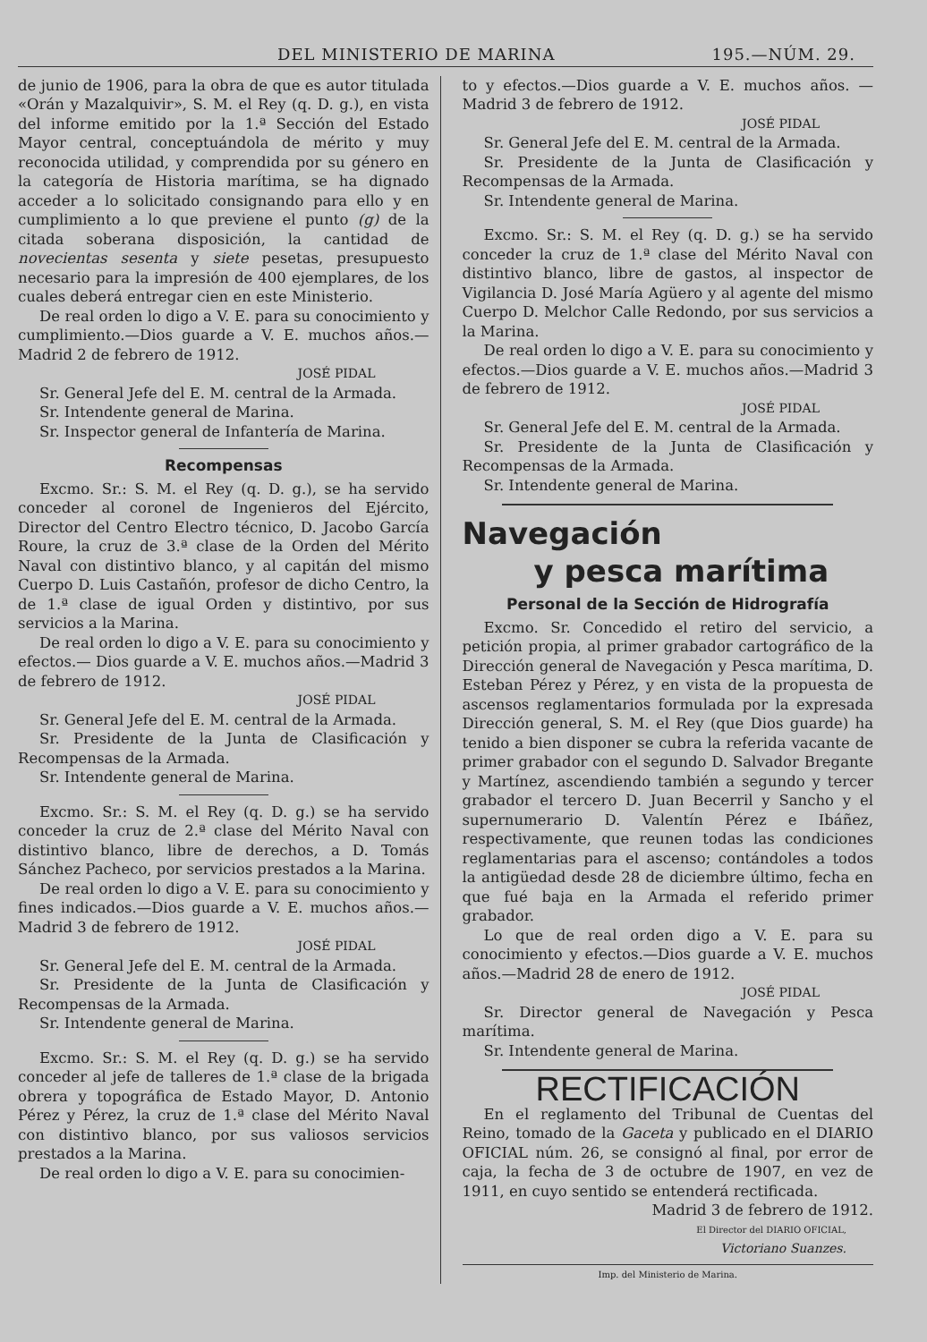DEL MINISTERIO DE MARINA 195.—NÚM. 29.
de junio de 1906, para la obra de que es autor titulada «Orán y Mazalquivir», S. M. el Rey (q. D. g.), en vista del informe emitido por la 1.ª Sección del Estado Mayor central, conceptuándola de mérito y muy reconocida utilidad, y comprendida por su género en la categoría de Historia marítima, se ha dignado acceder a lo solicitado consignando para ello y en cumplimiento a lo que previene el punto (g) de la citada soberana disposición, la cantidad de novecientas sesenta y siete pesetas, presupuesto necesario para la impresión de 400 ejemplares, de los cuales deberá entregar cien en este Ministerio.
De real orden lo digo a V. E. para su conocimiento y cumplimiento.—Dios guarde a V. E. muchos años.—Madrid 2 de febrero de 1912.
JOSÉ PIDAL
Sr. General Jefe del E. M. central de la Armada.
Sr. Intendente general de Marina.
Sr. Inspector general de Infantería de Marina.
Recompensas
Excmo. Sr.: S. M. el Rey (q. D. g.), se ha servido conceder al coronel de Ingenieros del Ejército, Director del Centro Electro técnico, D. Jacobo García Roure, la cruz de 3.ª clase de la Orden del Mérito Naval con distintivo blanco, y al capitán del mismo Cuerpo D. Luis Castañón, profesor de dicho Centro, la de 1.ª clase de igual Orden y distintivo, por sus servicios a la Marina.
De real orden lo digo a V. E. para su conocimiento y efectos.— Dios guarde a V. E. muchos años.—Madrid 3 de febrero de 1912.
JOSÉ PIDAL
Sr. General Jefe del E. M. central de la Armada.
Sr. Presidente de la Junta de Clasificación y Recompensas de la Armada.
Sr. Intendente general de Marina.
Excmo. Sr.: S. M. el Rey (q. D. g.) se ha servido conceder la cruz de 2.ª clase del Mérito Naval con distintivo blanco, libre de derechos, a D. Tomás Sánchez Pacheco, por servicios prestados a la Marina.
De real orden lo digo a V. E. para su conocimiento y fines indicados.—Dios guarde a V. E. muchos años.—Madrid 3 de febrero de 1912.
JOSÉ PIDAL
Sr. General Jefe del E. M. central de la Armada.
Sr. Presidente de la Junta de Clasificación y Recompensas de la Armada.
Sr. Intendente general de Marina.
Excmo. Sr.: S. M. el Rey (q. D. g.) se ha servido conceder al jefe de talleres de 1.ª clase de la brigada obrera y topográfica de Estado Mayor, D. Antonio Pérez y Pérez, la cruz de 1.ª clase del Mérito Naval con distintivo blanco, por sus valiosos servicios prestados a la Marina.
De real orden lo digo a V. E. para su conocimien-
to y efectos.—Dios guarde a V. E. muchos años. —Madrid 3 de febrero de 1912.
JOSÉ PIDAL
Sr. General Jefe del E. M. central de la Armada.
Sr. Presidente de la Junta de Clasificación y Recompensas de la Armada.
Sr. Intendente general de Marina.
Excmo. Sr.: S. M. el Rey (q. D. g.) se ha servido conceder la cruz de 1.ª clase del Mérito Naval con distintivo blanco, libre de gastos, al inspector de Vigilancia D. José María Agüero y al agente del mismo Cuerpo D. Melchor Calle Redondo, por sus servicios a la Marina.
De real orden lo digo a V. E. para su conocimiento y efectos.—Dios guarde a V. E. muchos años.—Madrid 3 de febrero de 1912.
JOSÉ PIDAL
Sr. General Jefe del E. M. central de la Armada.
Sr. Presidente de la Junta de Clasificación y Recompensas de la Armada.
Sr. Intendente general de Marina.
Navegación
y pesca marítima
Personal de la Sección de Hidrografía
Excmo. Sr. Concedido el retiro del servicio, a petición propia, al primer grabador cartográfico de la Dirección general de Navegación y Pesca marítima, D. Esteban Pérez y Pérez, y en vista de la propuesta de ascensos reglamentarios formulada por la expresada Dirección general, S. M. el Rey (que Dios guarde) ha tenido a bien disponer se cubra la referida vacante de primer grabador con el segundo D. Salvador Bregante y Martínez, ascendiendo también a segundo y tercer grabador el tercero D. Juan Becerril y Sancho y el supernumerario D. Valentín Pérez e Ibáñez, respectivamente, que reunen todas las condiciones reglamentarias para el ascenso; contándoles a todos la antigüedad desde 28 de diciembre último, fecha en que fué baja en la Armada el referido primer grabador.
Lo que de real orden digo a V. E. para su conocimiento y efectos.—Dios guarde a V. E. muchos años.—Madrid 28 de enero de 1912.
JOSÉ PIDAL
Sr. Director general de Navegación y Pesca marítima.
Sr. Intendente general de Marina.
RECTIFICACIÓN
En el reglamento del Tribunal de Cuentas del Reino, tomado de la Gaceta y publicado en el DIARIO OFICIAL núm. 26, se consignó al final, por error de caja, la fecha de 3 de octubre de 1907, en vez de 1911, en cuyo sentido se entenderá rectificada.
Madrid 3 de febrero de 1912.
El Director del DIARIO OFICIAL,
Victoriano Suanzes.
Imp. del Ministerio de Marina.